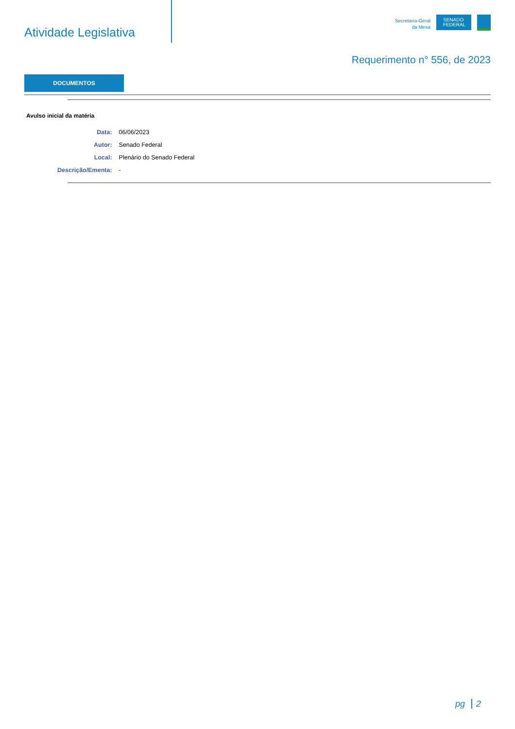Atividade Legislativa
Secretaria-Geral
da Mesa
SENADO FEDERAL
Requerimento n° 556, de 2023
DOCUMENTOS
Avulso inicial da matéria
| Data: | 06/06/2023 |
| Autor: | Senado Federal |
| Local: | Plenário do Senado Federal |
| Descrição/Ementa: | - |
pg 2